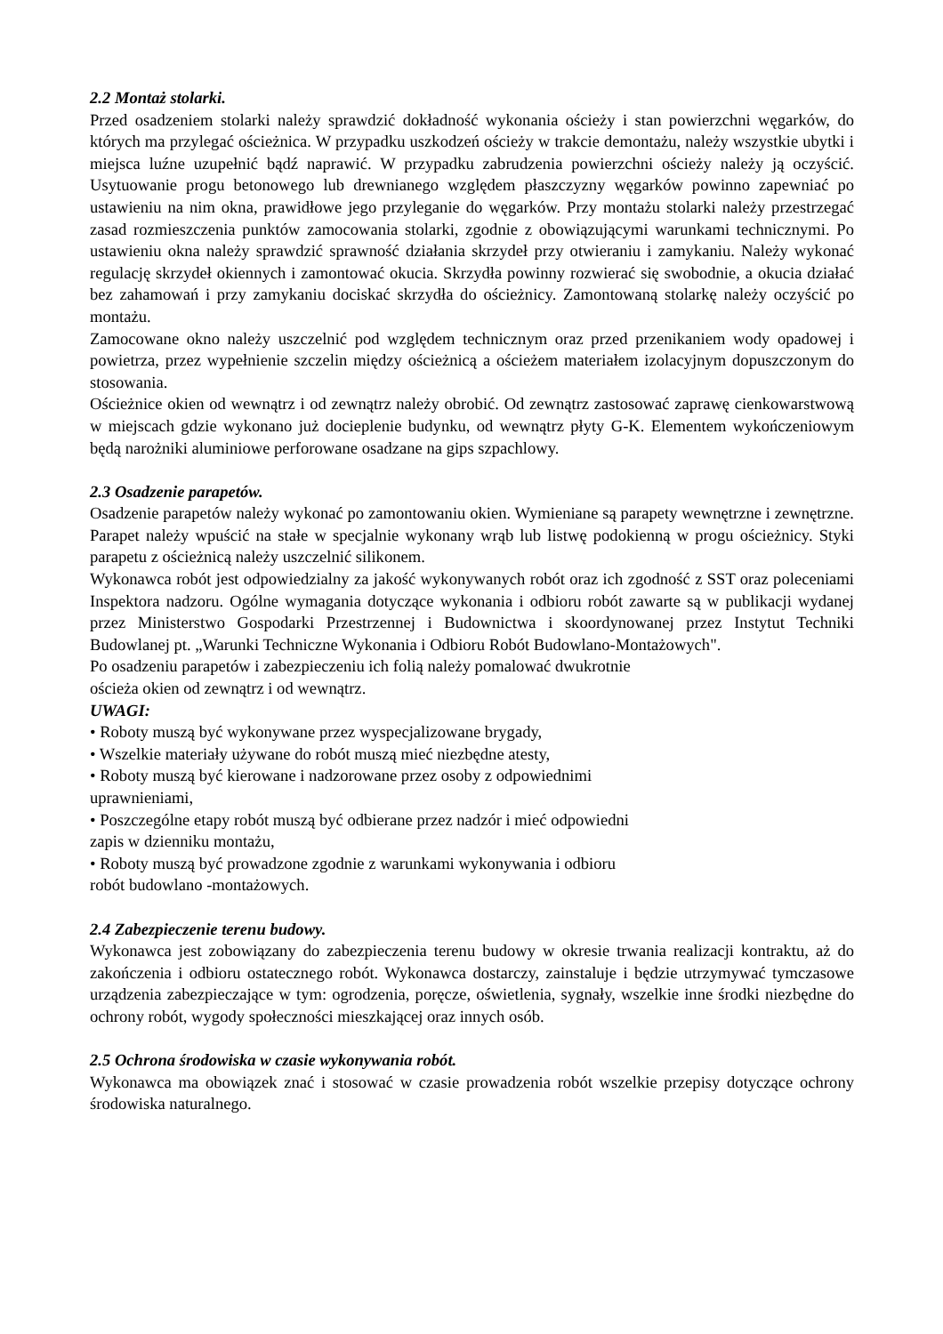2.2 Montaż stolarki.
Przed osadzeniem stolarki należy sprawdzić dokładność wykonania ościeży i stan powierzchni węgarków, do których ma przylegać ościeżnica. W przypadku uszkodzeń ościeży w trakcie demontażu, należy wszystkie ubytki i miejsca luźne uzupełnić bądź naprawić. W przypadku zabrudzenia powierzchni ościeży należy ją oczyścić. Usytuowanie progu betonowego lub drewnianego względem płaszczyzny węgarków powinno zapewniać po ustawieniu na nim okna, prawidłowe jego przyleganie do węgarków. Przy montażu stolarki należy przestrzegać zasad rozmieszczenia punktów zamocowania stolarki, zgodnie z obowiązującymi warunkami technicznymi. Po ustawieniu okna należy sprawdzić sprawność działania skrzydeł przy otwieraniu i zamykaniu. Należy wykonać regulację skrzydeł okiennych i zamontować okucia. Skrzydła powinny rozwierać się swobodnie, a okucia działać bez zahamowań i przy zamykaniu dociskać skrzydła do ościeżnicy. Zamontowaną stolarkę należy oczyścić po montażu.
Zamocowane okno należy uszczelnić pod względem technicznym oraz przed przenikaniem wody opadowej i powietrza, przez wypełnienie szczelin między ościeżnicą a ościeżem materiałem izolacyjnym dopuszczonym do stosowania.
Ościeżnice okien od wewnątrz i od zewnątrz należy obrobić. Od zewnątrz zastosować zaprawę cienkowarstwową w miejscach gdzie wykonano już docieplenie budynku, od wewnątrz płyty G-K. Elementem wykończeniowym będą narożniki aluminiowe perforowane osadzane na gips szpachlowy.
2.3 Osadzenie parapetów.
Osadzenie parapetów należy wykonać po zamontowaniu okien. Wymieniane są parapety wewnętrzne i zewnętrzne. Parapet należy wpuścić na stałe w specjalnie wykonany wrąb lub listwę podokienną w progu ościeżnicy. Styki parapetu z ościeżnicą należy uszczelnić silikonem.
Wykonawca robót jest odpowiedzialny za jakość wykonywanych robót oraz ich zgodność z SST oraz poleceniami Inspektora nadzoru. Ogólne wymagania dotyczące wykonania i odbioru robót zawarte są w publikacji wydanej przez Ministerstwo Gospodarki Przestrzennej i Budownictwa i skoordynowanej przez Instytut Techniki Budowlanej pt. „Warunki Techniczne Wykonania i Odbioru Robót Budowlano-Montażowych".
Po osadzeniu parapetów i zabezpieczeniu ich folią należy pomalować dwukrotnie
ościeża okien od zewnątrz i od wewnątrz.
UWAGI:
• Roboty muszą być wykonywane przez wyspecjalizowane brygady,
• Wszelkie materiały używane do robót muszą mieć niezbędne atesty,
• Roboty muszą być kierowane i nadzorowane przez osoby z odpowiednimi
uprawnieniami,
• Poszczególne etapy robót muszą być odbierane przez nadzór i mieć odpowiedni
zapis w dzienniku montażu,
• Roboty muszą być prowadzone zgodnie z warunkami wykonywania i odbioru
robót budowlano -montażowych.
2.4 Zabezpieczenie terenu budowy.
Wykonawca jest zobowiązany do zabezpieczenia terenu budowy w okresie trwania realizacji kontraktu, aż do zakończenia i odbioru ostatecznego robót. Wykonawca dostarczy, zainstaluje i będzie utrzymywać tymczasowe urządzenia zabezpieczające w tym: ogrodzenia, poręcze, oświetlenia, sygnały, wszelkie inne środki niezbędne do ochrony robót, wygody społeczności mieszkającej oraz innych osób.
2.5 Ochrona środowiska w czasie wykonywania robót.
Wykonawca ma obowiązek znać i stosować w czasie prowadzenia robót wszelkie przepisy dotyczące ochrony środowiska naturalnego.